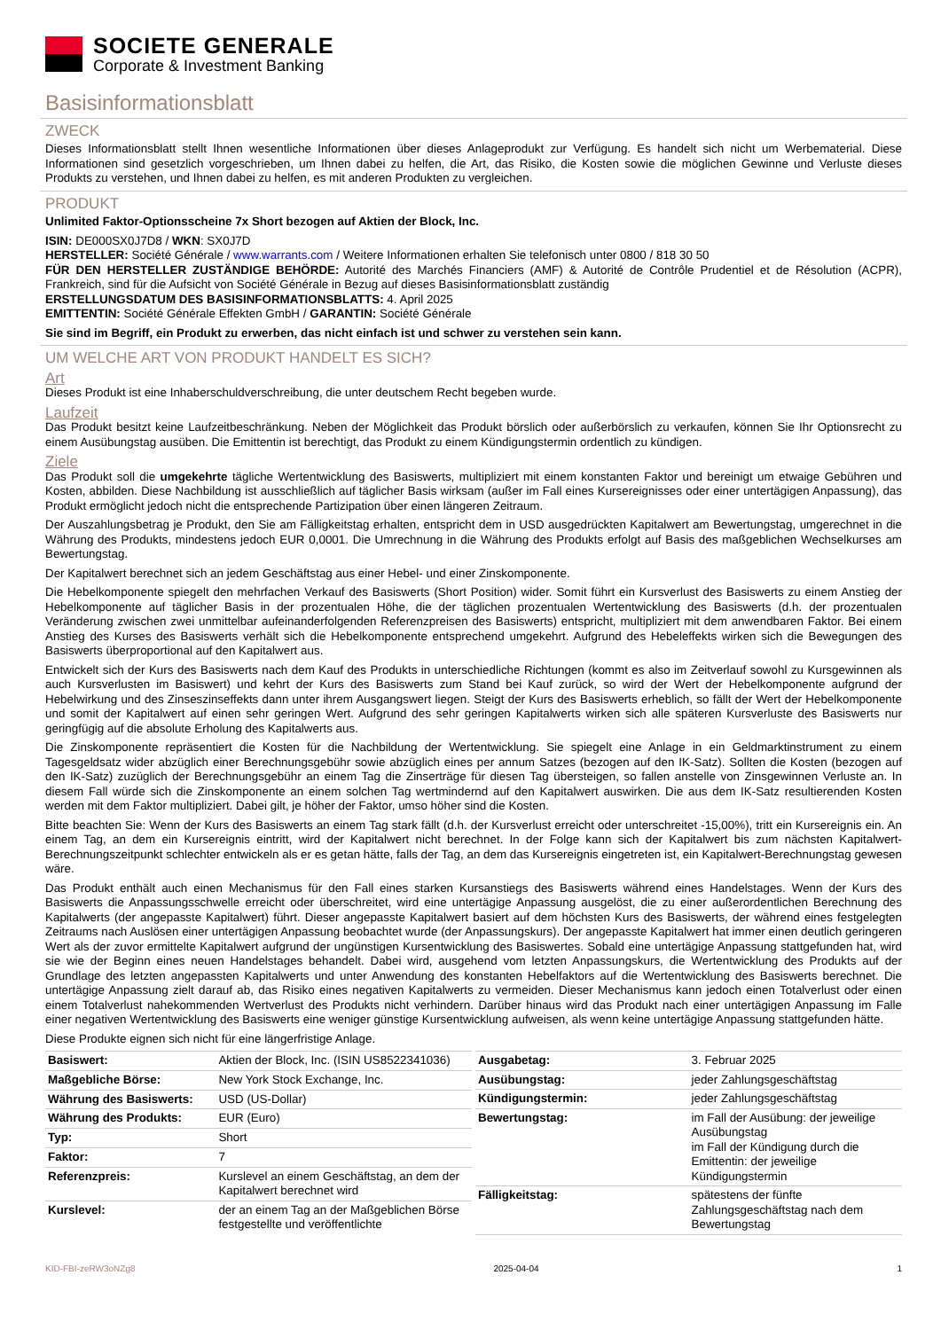SOCIETE GENERALE
Corporate & Investment Banking
Basisinformationsblatt
ZWECK
Dieses Informationsblatt stellt Ihnen wesentliche Informationen über dieses Anlageprodukt zur Verfügung. Es handelt sich nicht um Werbematerial. Diese Informationen sind gesetzlich vorgeschrieben, um Ihnen dabei zu helfen, die Art, das Risiko, die Kosten sowie die möglichen Gewinne und Verluste dieses Produkts zu verstehen, und Ihnen dabei zu helfen, es mit anderen Produkten zu vergleichen.
PRODUKT
Unlimited Faktor-Optionsscheine 7x Short bezogen auf Aktien der Block, Inc.
ISIN: DE000SX0J7D8 / WKN: SX0J7D
HERSTELLER: Société Générale / www.warrants.com / Weitere Informationen erhalten Sie telefonisch unter 0800 / 818 30 50
FÜR DEN HERSTELLER ZUSTÄNDIGE BEHÖRDE: Autorité des Marchés Financiers (AMF) & Autorité de Contrôle Prudentiel et de Résolution (ACPR), Frankreich, sind für die Aufsicht von Société Générale in Bezug auf dieses Basisinformationsblatt zuständig
ERSTELLUNGSDATUM DES BASISINFORMATIONSBLATTS: 4. April 2025
EMITTENTIN: Société Générale Effekten GmbH / GARANTIN: Société Générale
Sie sind im Begriff, ein Produkt zu erwerben, das nicht einfach ist und schwer zu verstehen sein kann.
UM WELCHE ART VON PRODUKT HANDELT ES SICH?
Art
Dieses Produkt ist eine Inhaberschuldverschreibung, die unter deutschem Recht begeben wurde.
Laufzeit
Das Produkt besitzt keine Laufzeitbeschränkung. Neben der Möglichkeit das Produkt börslich oder außerbörslich zu verkaufen, können Sie Ihr Optionsrecht zu einem Ausübungstag ausüben. Die Emittentin ist berechtigt, das Produkt zu einem Kündigungstermin ordentlich zu kündigen.
Ziele
Das Produkt soll die umgekehrte tägliche Wertentwicklung des Basiswerts, multipliziert mit einem konstanten Faktor und bereinigt um etwaige Gebühren und Kosten, abbilden. Diese Nachbildung ist ausschließlich auf täglicher Basis wirksam (außer im Fall eines Kursereignisses oder einer untertägigen Anpassung), das Produkt ermöglicht jedoch nicht die entsprechende Partizipation über einen längeren Zeitraum.
Der Auszahlungsbetrag je Produkt, den Sie am Fälligkeitstag erhalten, entspricht dem in USD ausgedrückten Kapitalwert am Bewertungstag, umgerechnet in die Währung des Produkts, mindestens jedoch EUR 0,0001. Die Umrechnung in die Währung des Produkts erfolgt auf Basis des maßgeblichen Wechselkurses am Bewertungstag.
Der Kapitalwert berechnet sich an jedem Geschäftstag aus einer Hebel- und einer Zinskomponente.
Die Hebelkomponente spiegelt den mehrfachen Verkauf des Basiswerts (Short Position) wider. Somit führt ein Kursverlust des Basiswerts zu einem Anstieg der Hebelkomponente auf täglicher Basis in der prozentualen Höhe, die der täglichen prozentualen Wertentwicklung des Basiswerts (d.h. der prozentualen Veränderung zwischen zwei unmittelbar aufeinanderfolgenden Referenzpreisen des Basiswerts) entspricht, multipliziert mit dem anwendbaren Faktor. Bei einem Anstieg des Kurses des Basiswerts verhält sich die Hebelkomponente entsprechend umgekehrt. Aufgrund des Hebeleffekts wirken sich die Bewegungen des Basiswerts überproportional auf den Kapitalwert aus.
Entwickelt sich der Kurs des Basiswerts nach dem Kauf des Produkts in unterschiedliche Richtungen (kommt es also im Zeitverlauf sowohl zu Kursgewinnen als auch Kursverlusten im Basiswert) und kehrt der Kurs des Basiswerts zum Stand bei Kauf zurück, so wird der Wert der Hebelkomponente aufgrund der Hebelwirkung und des Zinseszinseffekts dann unter ihrem Ausgangswert liegen. Steigt der Kurs des Basiswerts erheblich, so fällt der Wert der Hebelkomponente und somit der Kapitalwert auf einen sehr geringen Wert. Aufgrund des sehr geringen Kapitalwerts wirken sich alle späteren Kursverluste des Basiswerts nur geringfügig auf die absolute Erholung des Kapitalwerts aus.
Die Zinskomponente repräsentiert die Kosten für die Nachbildung der Wertentwicklung. Sie spiegelt eine Anlage in ein Geldmarktinstrument zu einem Tagesgeldsatz wider abzüglich einer Berechnungsgebühr sowie abzüglich eines per annum Satzes (bezogen auf den IK-Satz). Sollten die Kosten (bezogen auf den IK-Satz) zuzüglich der Berechnungsgebühr an einem Tag die Zinserträge für diesen Tag übersteigen, so fallen anstelle von Zinsgewinnen Verluste an. In diesem Fall würde sich die Zinskomponente an einem solchen Tag wertmindernd auf den Kapitalwert auswirken. Die aus dem IK-Satz resultierenden Kosten werden mit dem Faktor multipliziert. Dabei gilt, je höher der Faktor, umso höher sind die Kosten.
Bitte beachten Sie: Wenn der Kurs des Basiswerts an einem Tag stark fällt (d.h. der Kursverlust erreicht oder unterschreitet -15,00%), tritt ein Kursereignis ein. An einem Tag, an dem ein Kursereignis eintritt, wird der Kapitalwert nicht berechnet. In der Folge kann sich der Kapitalwert bis zum nächsten Kapitalwert-Berechnungszeitpunkt schlechter entwickeln als er es getan hätte, falls der Tag, an dem das Kursereignis eingetreten ist, ein Kapitalwert-Berechnungstag gewesen wäre.
Das Produkt enthält auch einen Mechanismus für den Fall eines starken Kursanstiegs des Basiswerts während eines Handelstages. Wenn der Kurs des Basiswerts die Anpassungsschwelle erreicht oder überschreitet, wird eine untertägige Anpassung ausgelöst, die zu einer außerordentlichen Berechnung des Kapitalwerts (der angepasste Kapitalwert) führt. Dieser angepasste Kapitalwert basiert auf dem höchsten Kurs des Basiswerts, der während eines festgelegten Zeitraums nach Auslösen einer untertägigen Anpassung beobachtet wurde (der Anpassungskurs). Der angepasste Kapitalwert hat immer einen deutlich geringeren Wert als der zuvor ermittelte Kapitalwert aufgrund der ungünstigen Kursentwicklung des Basiswertes. Sobald eine untertägige Anpassung stattgefunden hat, wird sie wie der Beginn eines neuen Handelstages behandelt. Dabei wird, ausgehend vom letzten Anpassungskurs, die Wertentwicklung des Produkts auf der Grundlage des letzten angepassten Kapitalwerts und unter Anwendung des konstanten Hebelfaktors auf die Wertentwicklung des Basiswerts berechnet. Die untertägige Anpassung zielt darauf ab, das Risiko eines negativen Kapitalwerts zu vermeiden. Dieser Mechanismus kann jedoch einen Totalverlust oder einen einem Totalverlust nahekommenden Wertverlust des Produkts nicht verhindern. Darüber hinaus wird das Produkt nach einer untertägigen Anpassung im Falle einer negativen Wertentwicklung des Basiswerts eine weniger günstige Kursentwicklung aufweisen, als wenn keine untertägige Anpassung stattgefunden hätte.
Diese Produkte eignen sich nicht für eine längerfristige Anlage.
| Basiswert: | Aktien der Block, Inc. (ISIN US8522341036) |
| Maßgebliche Börse: | New York Stock Exchange, Inc. |
| Währung des Basiswerts: | USD (US-Dollar) |
| Währung des Produkts: | EUR (Euro) |
| Typ: | Short |
| Faktor: | 7 |
| Referenzpreis: | Kurslevel an einem Geschäftstag, an dem der Kapitalwert berechnet wird |
| Kurslevel: | der an einem Tag an der Maßgeblichen Börse festgestellte und veröffentlichte |
| Ausgabetag: | 3. Februar 2025 |
| Ausübungstag: | jeder Zahlungsgeschäftstag |
| Kündigungstermin: | jeder Zahlungsgeschäftstag |
| Bewertungstag: | im Fall der Ausübung: der jeweilige Ausübungstag im Fall der Kündigung durch die Emittentin: der jeweilige Kündigungstermin |
| Fälligkeitstag: | spätestens der fünfte Zahlungsgeschäftstag nach dem Bewertungstag |
KID-FBI-zeRW3oNZg8 2025-04-04 1